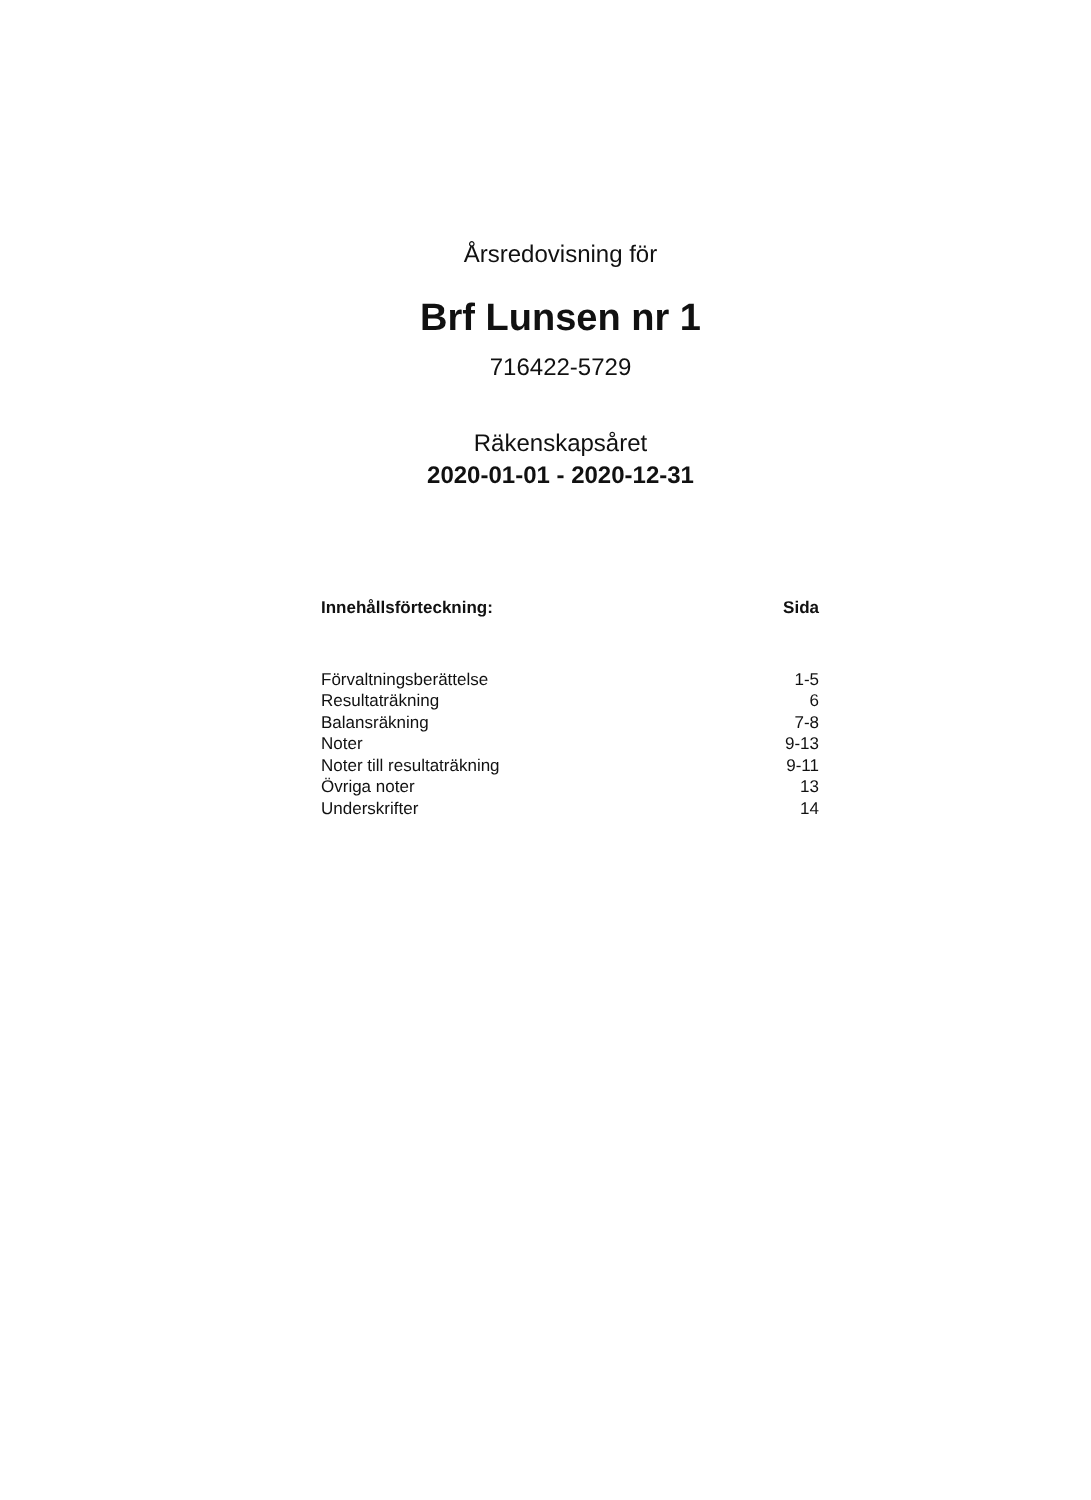Årsredovisning för
Brf Lunsen nr 1
716422-5729
Räkenskapsåret
2020-01-01 - 2020-12-31
| Innehållsförteckning: | Sida |
| --- | --- |
| Förvaltningsberättelse | 1-5 |
| Resultaträkning | 6 |
| Balansräkning | 7-8 |
| Noter | 9-13 |
| Noter till resultaträkning | 9-11 |
| Övriga noter | 13 |
| Underskrifter | 14 |